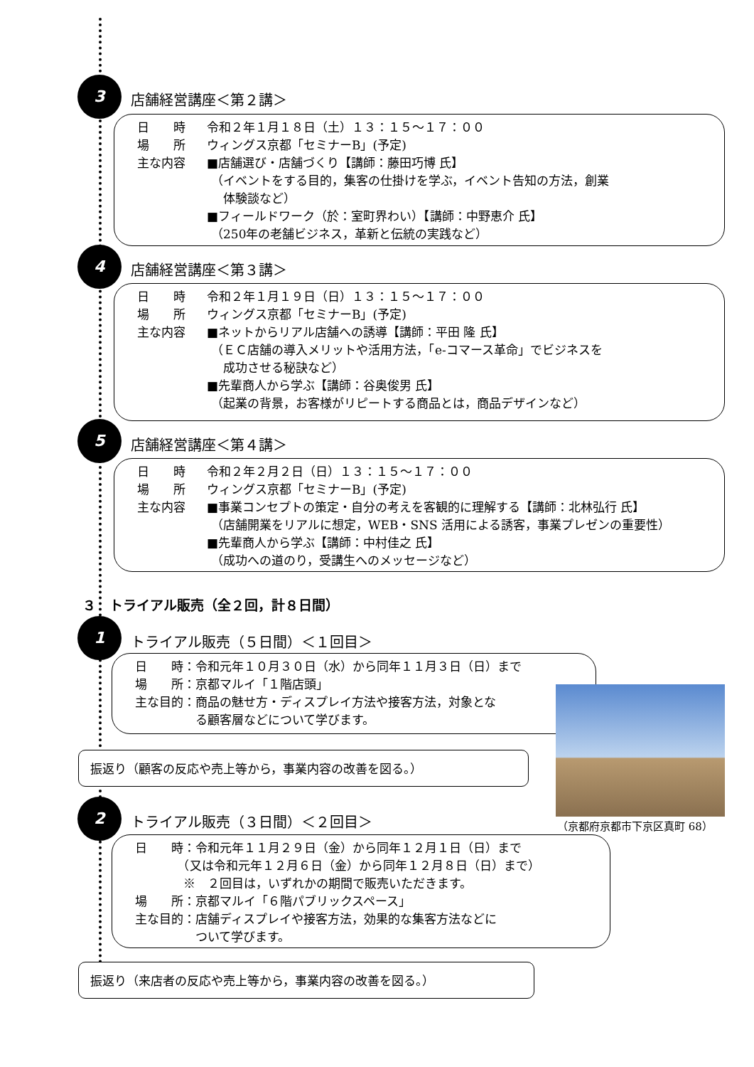3
店舗経営講座＜第２講＞
日　　時 令和２年１月１８日（土）１３：１５～１７：００
場　　所 ウィングス京都「セミナーB」(予定)
主な内容 ■店舗選び・店舗づくり【講師：藤田巧博 氏】
（イベントをする目的，集客の仕掛けを学ぶ，イベント告知の方法，創業
　体験談など）
■フィールドワーク（於：室町界わい）【講師：中野恵介 氏】
（250年の老舗ビジネス，革新と伝統の実践など）
4
店舗経営講座＜第３講＞
日　　時 令和２年１月１９日（日）１３：１５～１７：００
場　　所 ウィングス京都「セミナーB」(予定)
主な内容 ■ネットからリアル店舗への誘導【講師：平田 隆 氏】
（ＥＣ店舗の導入メリットや活用方法，「e-コマース革命」でビジネスを
　成功させる秘訣など）
■先輩商人から学ぶ【講師：谷奥俊男 氏】
（起業の背景，お客様がリピートする商品とは，商品デザインなど）
5
店舗経営講座＜第４講＞
日　　時 令和２年２月２日（日）１３：１５～１７：００
場　　所 ウィングス京都「セミナーB」(予定)
主な内容 ■事業コンセプトの策定・自分の考えを客観的に理解する【講師：北林弘行 氏】
（店舗開業をリアルに想定，WEB・SNS 活用による誘客，事業プレゼンの重要性）
■先輩商人から学ぶ【講師：中村佳之 氏】
（成功への道のり，受講生へのメッセージなど）
３　トライアル販売（全２回，計８日間）
1
トライアル販売（５日間）＜１回目＞
日　　時：令和元年１０月３０日（水）から同年１１月３日（日）まで
場　　所：京都マルイ「１階店頭」
主な目的：商品の魅せ方・ディスプレイ方法や接客方法，対象とな
　　　　　る顧客層などについて学びます。
（京都府京都市下京区真町 68）
振返り（顧客の反応や売上等から，事業内容の改善を図る。）
2
トライアル販売（３日間）＜２回目＞
日　　時：令和元年１１月２９日（金）から同年１２月１日（日）まで
　　　　（又は令和元年１２月６日（金）から同年１２月８日（日）まで）
　　　　※　２回目は，いずれかの期間で販売いただきます。
場　　所：京都マルイ「６階パブリックスペース」
主な目的：店舗ディスプレイや接客方法，効果的な集客方法などに
　　　　　ついて学びます。
振返り（来店者の反応や売上等から，事業内容の改善を図る。）